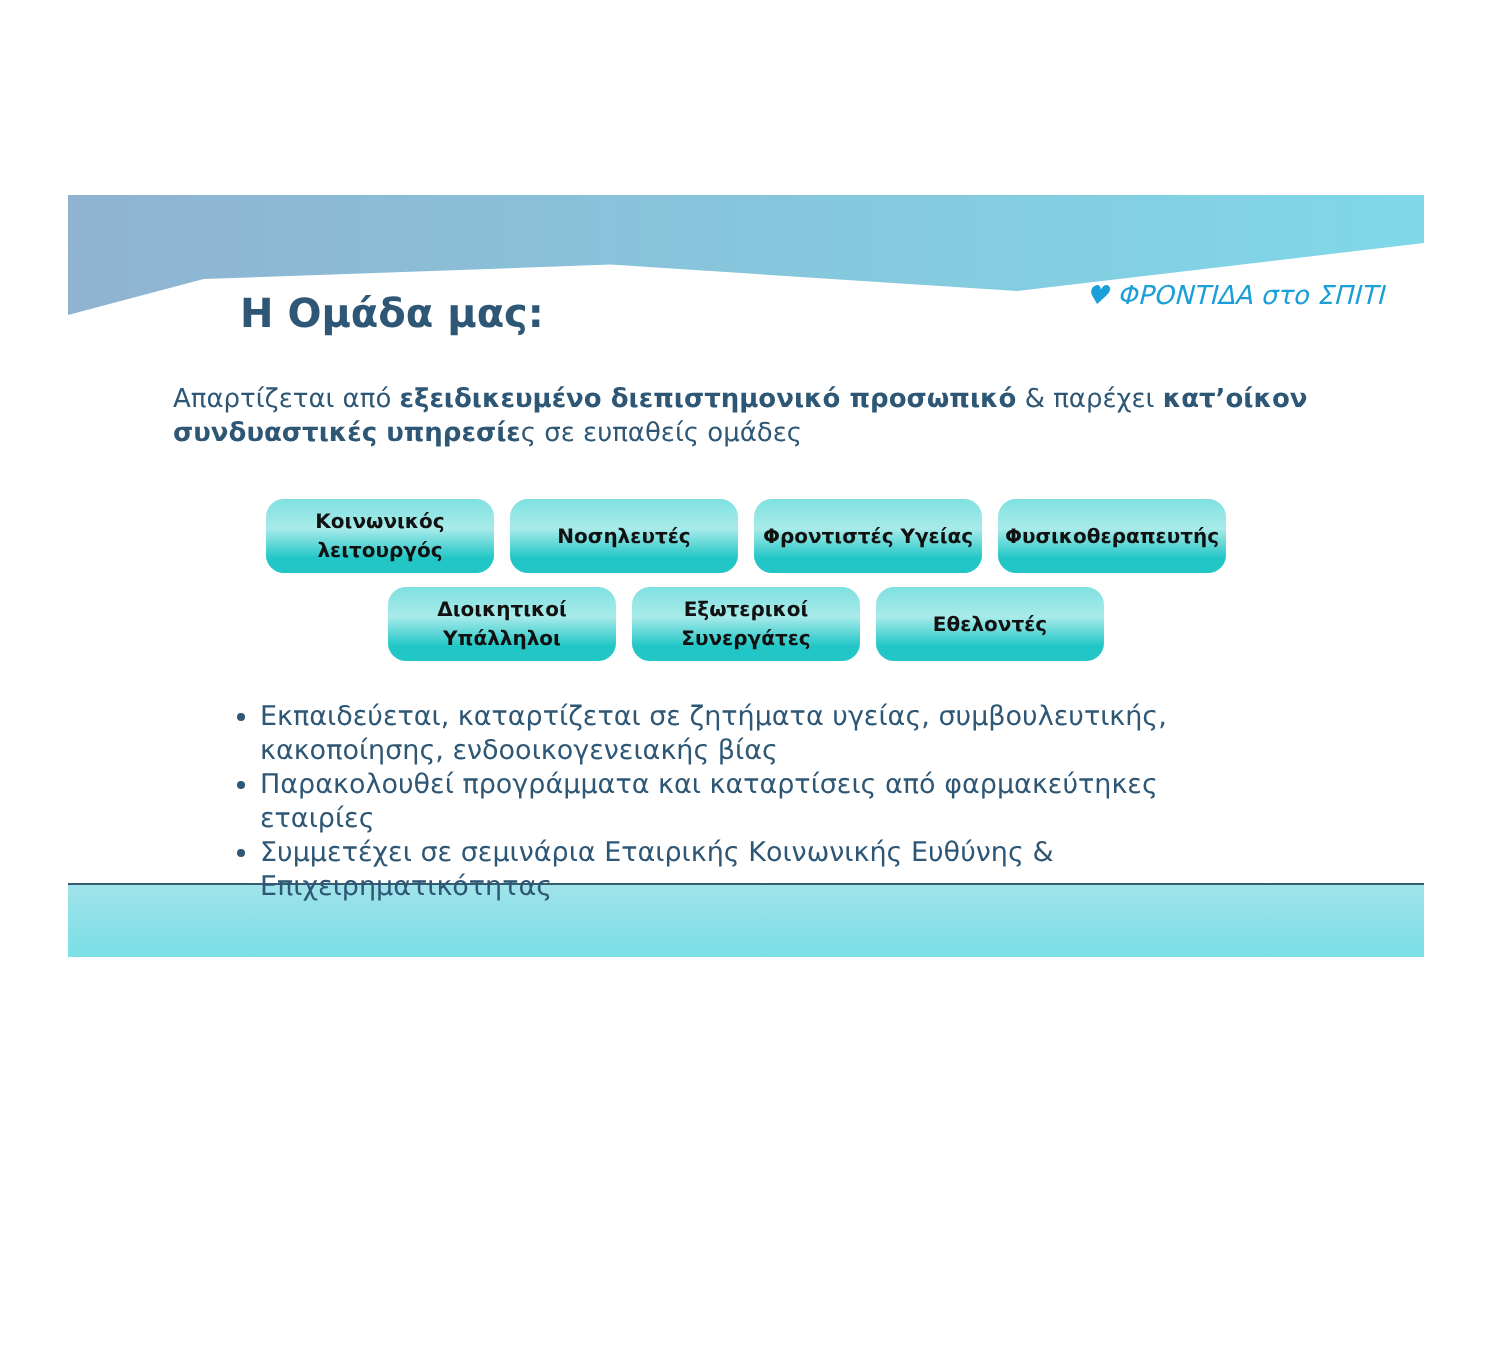Η Ομάδα μας:
♥ ΦΡΟΝΤΙΔΑ στο ΣΠΙΤΙ
Απαρτίζεται από εξειδικευμένο διεπιστημονικό προσωπικό & παρέχει κατ’οίκον συνδυαστικές υπηρεσίες σε ευπαθείς ομάδες
Κοινωνικός
λειτουργός
Νοσηλευτές Φροντιστές Υγείας Φυσικοθεραπευτής
Διοικητικοί
Υπάλληλοι
Εξωτερικοί
Συνεργάτες
Εθελοντές
Εκπαιδεύεται, καταρτίζεται σε ζητήματα υγείας, συμβουλευτικής, κακοποίησης, ενδοοικογενειακής βίας
Παρακολουθεί προγράμματα και καταρτίσεις από φαρμακεύτηκες εταιρίες
Συμμετέχει σε σεμινάρια Εταιρικής Κοινωνικής Ευθύνης & Επιχειρηματικότητας